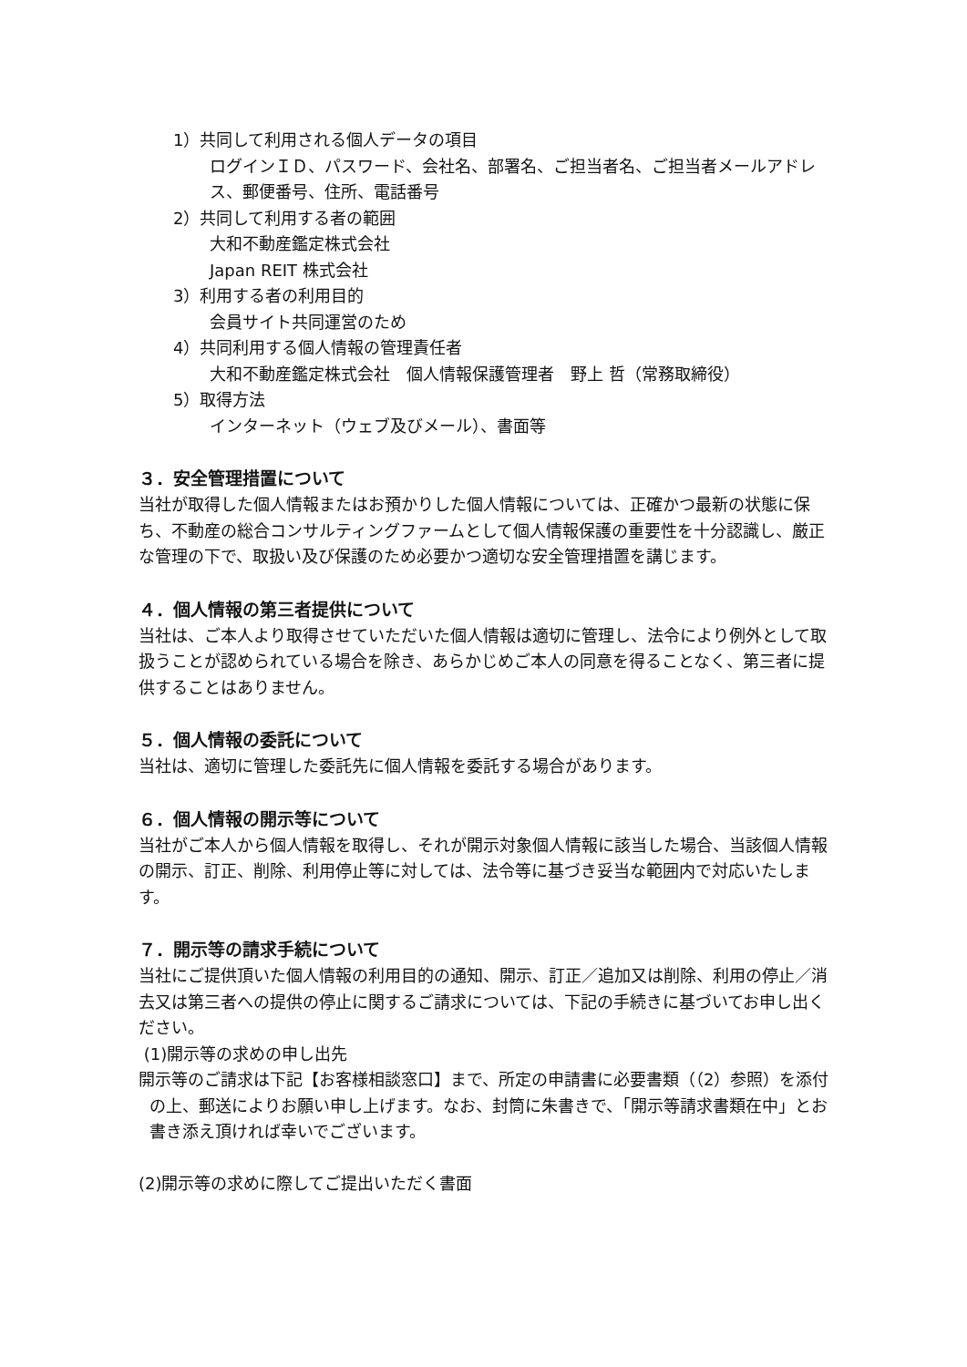1）共同して利用される個人データの項目
ログインＩＤ、パスワード、会社名、部署名、ご担当者名、ご担当者メールアドレス、郵便番号、住所、電話番号
2）共同して利用する者の範囲
大和不動産鑑定株式会社
Japan REIT 株式会社
3）利用する者の利用目的
会員サイト共同運営のため
4）共同利用する個人情報の管理責任者
大和不動産鑑定株式会社　個人情報保護管理者　野上 哲（常務取締役）
5）取得方法
インターネット（ウェブ及びメール）、書面等
３．安全管理措置について
当社が取得した個人情報またはお預かりした個人情報については、正確かつ最新の状態に保ち、不動産の総合コンサルティングファームとして個人情報保護の重要性を十分認識し、厳正な管理の下で、取扱い及び保護のため必要かつ適切な安全管理措置を講じます。
４．個人情報の第三者提供について
当社は、ご本人より取得させていただいた個人情報は適切に管理し、法令により例外として取扱うことが認められている場合を除き、あらかじめご本人の同意を得ることなく、第三者に提供することはありません。
５．個人情報の委託について
当社は、適切に管理した委託先に個人情報を委託する場合があります。
６．個人情報の開示等について
当社がご本人から個人情報を取得し、それが開示対象個人情報に該当した場合、当該個人情報の開示、訂正、削除、利用停止等に対しては、法令等に基づき妥当な範囲内で対応いたします。
７．開示等の請求手続について
当社にご提供頂いた個人情報の利用目的の通知、開示、訂正／追加又は削除、利用の停止／消去又は第三者への提供の停止に関するご請求については、下記の手続きに基づいてお申し出ください。
(1)開示等の求めの申し出先
開示等のご請求は下記【お客様相談窓口】まで、所定の申請書に必要書類（（2）参照）を添付の上、郵送によりお願い申し上げます。なお、封筒に朱書きで、「開示等請求書類在中」とお書き添え頂ければ幸いでございます。
(2)開示等の求めに際してご提出いただく書面